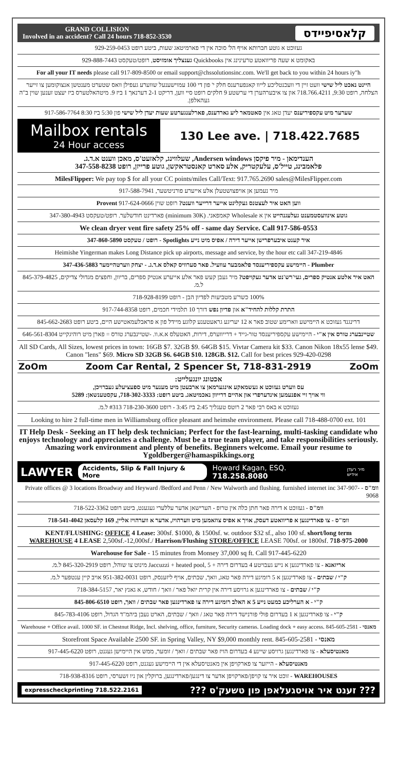GRAND COLLISION
Involved in an accident? Call 24 hours 718-852-3530
קלאסיפיידס
געזוכט א גוטע חברותא אויף הל' סוכה אין די פארמיטאג שעות, ביטע רופט 929-259-0453
באקומט א שעה פריוואטע טרעינינג אין Quickbooks גענצליך אומזיסט, רופט/טעקסט 929-888-7443
For all your IT needs please call 917-809-8500 or email support@chssolutionsinc.com. We'll get back to you within 24 hours iy"h
היינט נאכט ליל שישי וועט זיין די וועכנטליכע לייוו קאנפערענס חלק י' פון די 100 עמוישענעל שווערע געפילן וואס שטערט מענטשן אנצוקומען צו זייער הצלחה, רופט 9:30, 718.766.4211 און צו איבערהערן די ערשטע 9 חלקים רופט סיי ווען, דריקט 2-1 דערנאך 1 ביז 9. מיטהאלטערס ביז יעצט זענען שוין ב"ה געהאלפן.
שערער מיט עקספיריענס יעדן טאג אין סאטמאר ליע גארדענס, פארלענגערטע שעות יעדן ליל שישי פון 5:30 ביז 8:30 917-586-7764
Mailbox rentals
24 Hour access
130 Lee ave. | 718.422.7685
הענדימאן - מיר פיקסן Andersen windows, שעלווינג, קלאזעט'ס, מאכן ווענט א.ד.ג.
פלאמבינג, טייל'ס, עלעקטריק, אלע סארט קאנסטראקשן, גוטע פרייזן, רופט 347-558-8238
MilesFlipper: We pay top $ for all your CC points/miles Call/Text: 917.765.2690 sales@MilesFlipper.com
מיר נעמען אן אויפצושטעלן אלע אייערע פורניטשער, 917-588-7941
ווען האט איר לעצטנס געקלינט אייער דרייער ווענט? רופט שוין Provent 917-624-0666
גוטע אינוועסטמענט געלעגנהייט אין א Wholesale קאמפאני. (minimum 30K) פארדינט חודשלער. רופט/טעקסט 347-380-4943
We clean dryer vent fire safety 25% off - same day Service. Call 917-586-0553
איר קענט איבערפרישן אייער דירה / אפיס מיט נייע Spotlights - רופט / טעקסט 347-860-5890
Heimishe Yingerman makes Long Distance pick up airports, message and service, by the hour etc call 347-219-4846
Plumber - היימישע עקספיריענסד פלאמבער עוועיל. פאר סערוויס קאלס א.ד.ג. - יצחק ווערטהיימער 347-436-5883
האט איר אלטע אנטיק ספרים, געי'רש'נט אדער געקויפט? מיר געבן קעש פאר אלע אייערע אנטיק ספרים, בריוון, וחפצים מגדולי צדיקים, 845-379-4825 ל.מ.
100% כשר'ע מטביעות לפדיון הבן - רופט 718-928-8199
התרת קללות להחיד"א און פדיון נפש דורך 10 תלמידי חכמים, רופט 917-744-8358
דרינגנד געזוכט א היימישע ווארימע שטוב פאר א 12 יעריגע גראעטענע קלוגע מיידל פון א פראבלעמאטישע היים, ביטע רופט 845-662-2683
שטיינבערג טורס אין א"י - היימישע עקספיריענסד טור-גייד + דרייווערס, דירות, האטעלס א.א.וו. -שטיינבערג טורס = פארן מיט רוהיגקייט 646-561-8304
All SD Cards, All Sizes, lowest prices in town: 16GB $7. 32GB $9. 64GB $15. Vivtar Camera kit $33. Canon Nikon 18x55 lense $49. Canon "lens" $69. Micro SD 32GB $6. 64GB $10. 128GB. $12. Call for best prices 929-420-0298
ZoOm Zoom Car Rental, 2 Spencer St, 718-831-2919 ZoOm
אכטונג יונגעלייט:
עס ווערט געזוכט א געשמאקע אינגערמאן צו ארבעטן מיט מענער מיט ספעציעלע געברויכן,
ווי אויך זיי אפנעמען אינדערפרי און אהיים דרייוון נאכמיטאג. ביטע רופט: 718-302-3333, עקסטענשאן: 5289
געזוכט א באס רבי פאר 2 רוטס טעגליך 2:45 ביז 3:45 - רופט 718-230-3600 #313 ל.מ.
Looking to hire 2 full-time men in Williamsburg office pleasant and heimshe environment. Please call 718-488-0700 ext. 101
IT Help Desk - Seeking an IT help desk technician; Perfect for the fast-learning, multi-tasking candidate who enjoys technology and appreciates a challenge. Must be a true team player, and take responsibilities seriously. Amazing work environment and plenty of benefits. Beginners welcome. Email your resume to Ygoldberger@hamaspikkings.org
LAWYER Accidents, Slip & Fall Injury & More Howard Kagan, ESQ. 718.258.8080 מיר רעדן אידיש
וומ"ס - Private offices @ 3 locations Broadway and Heyward /Bedford and Penn / New Walworth and flushing. furnished internet inc 347-907-9068
וומ"ס - געזוכט א דירה פאר חתן כלה אין טרופ - הערישאן אדער עללערי געגענט, ביטע רופט 718-522-3362
וומ"ס - צו פארדינגען א פריוואטע דעסק, אויך א אפיס צוזאמען מיט ווערהויז, אדער א ווערהויז אליין, 169 קלעסאן 718-541-4042
KENT/FLUSHING: OFFICE 4 Lease: 300sf. $1000, & 1500sf. w. outdoor $32 sf., also 100 sf. short/long term
WAREHOUSE 4 LEASE 2,500sf.-12,000sf./ Harrison/Flushing STORE/OFFICE LEASE 700sf. or 1800sf. 718-975-2000
Warehouse for Sale - 15 minutes from Monsey 37,000 sq ft. Call 917-445-6220
אריזאנא - צו פארדינגען א נייע געבויטע 4 בעדרום דירה + Jaccuzzi + heated pool, 5 מינוט צו שוהל, רופט 845-320-2919 ל.מ.
ק"י / שבתים - צו פארדינגען א 5 רומיגע דירה פאר טאג, וואך, שבתים, אויף ליזענסק, רופט 951-382-0031 אויב קיין ענטפער ל.מ.
ק"י / שבתים - צו פארדינגען א גרויסע דירה אין קרית יואל פאר / וואך / חודש, א גאנץ יאר, 718-384-5157
ק"י - א הערליכע כמעט נייע 5 א האלב רומיגע דירה צו פארדינגען פאר שבתים / וואך, רופט 845-806-6510
ק"י - צו פארדינגען א 1 בעדרום פולי פורנישד דירה פאר טאג / וואך / שבתים, הארט נעבן ביהמ"ד הגדול, רופט 845-783-4106
מאנסי - Warehouse + Office avail. 1000 SF. in Chestnut Ridge, Incl. shelving, office, furniture, Security cameras. Loading dock + easy access. 845-605-2581
מאנסי - Storefront Space Available 2500 SF. in Spring Valley, NY $9,000 monthly rent. 845-605-2581
מאנטיסעלא - צו פארדינגען גרויסע שיינע 4 בעדרום הויז פאר שבתים / וואך / זומער, ממש אין היימישן געגנט, רופט 917-445-6220
מאנטיסעלא - הייזער צו פארקויפן אין מאנטיסעלא אין די היימישע געגנט, רופט 917-445-6220
WAREHOUSES - זוכט איר צו קויפן/פארקויפן אדער צו דינגען/פארדינגען, ברוקלין און ניו זשערסי, רופט 718-938-8316
expresscheckprinting 718.522.2161 ??? זענט איר אויסגעלאפן פון טשעק'ס ???